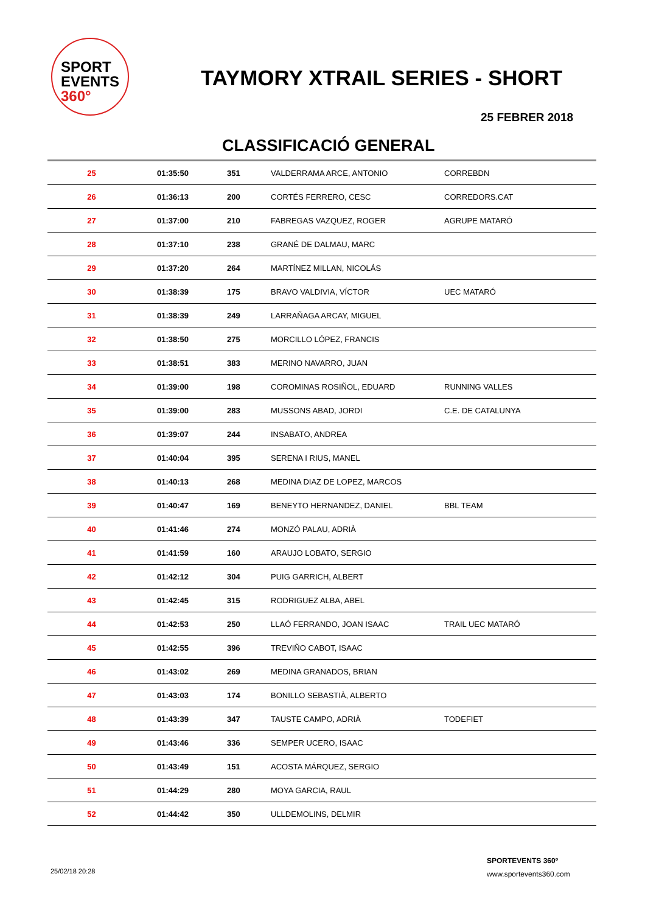SPORT
EVENTS 360°
TAYMORY XTRAIL SERIES - SHORT
25 FEBRER 2018
CLASSIFICACIÓ GENERAL
| 25 | 01:35:50 | 351 | VALDERRAMA ARCE, ANTONIO | CORREBDN |
| 26 | 01:36:13 | 200 | CORTÉS FERRERO, CESC | CORREDORS.CAT |
| 27 | 01:37:00 | 210 | FABREGAS VAZQUEZ, ROGER | AGRUPE MATARÓ |
| 28 | 01:37:10 | 238 | GRANÉ DE DALMAU, MARC | |
| 29 | 01:37:20 | 264 | MARTÍNEZ MILLAN, NICOLÁS | |
| 30 | 01:38:39 | 175 | BRAVO VALDIVIA, VÍCTOR | UEC MATARÓ |
| 31 | 01:38:39 | 249 | LARRAÑAGA ARCAY, MIGUEL | |
| 32 | 01:38:50 | 275 | MORCILLO LÓPEZ, FRANCIS | |
| 33 | 01:38:51 | 383 | MERINO NAVARRO, JUAN | |
| 34 | 01:39:00 | 198 | COROMINAS ROSIÑOL, EDUARD | RUNNING VALLES |
| 35 | 01:39:00 | 283 | MUSSONS ABAD, JORDI | C.E. DE CATALUNYA |
| 36 | 01:39:07 | 244 | INSABATO, ANDREA | |
| 37 | 01:40:04 | 395 | SERENA I RIUS, MANEL | |
| 38 | 01:40:13 | 268 | MEDINA DIAZ DE LOPEZ, MARCOS | |
| 39 | 01:40:47 | 169 | BENEYTO HERNANDEZ, DANIEL | BBL TEAM |
| 40 | 01:41:46 | 274 | MONZÓ PALAU, ADRIÀ | |
| 41 | 01:41:59 | 160 | ARAUJO LOBATO, SERGIO | |
| 42 | 01:42:12 | 304 | PUIG GARRICH, ALBERT | |
| 43 | 01:42:45 | 315 | RODRIGUEZ ALBA, ABEL | |
| 44 | 01:42:53 | 250 | LLAÓ FERRANDO, JOAN ISAAC | TRAIL UEC MATARÓ |
| 45 | 01:42:55 | 396 | TREVIÑO CABOT, ISAAC | |
| 46 | 01:43:02 | 269 | MEDINA GRANADOS, BRIAN | |
| 47 | 01:43:03 | 174 | BONILLO SEBASTIÀ, ALBERTO | |
| 48 | 01:43:39 | 347 | TAUSTE CAMPO, ADRIÀ | TODEFIET |
| 49 | 01:43:46 | 336 | SEMPER UCERO, ISAAC | |
| 50 | 01:43:49 | 151 | ACOSTA MÁRQUEZ, SERGIO | |
| 51 | 01:44:29 | 280 | MOYA GARCIA, RAUL | |
| 52 | 01:44:42 | 350 | ULLDEMOLINS, DELMIR | |
25/02/18 20:28
SPORTEVENTS 360º
www.sportevents360.com